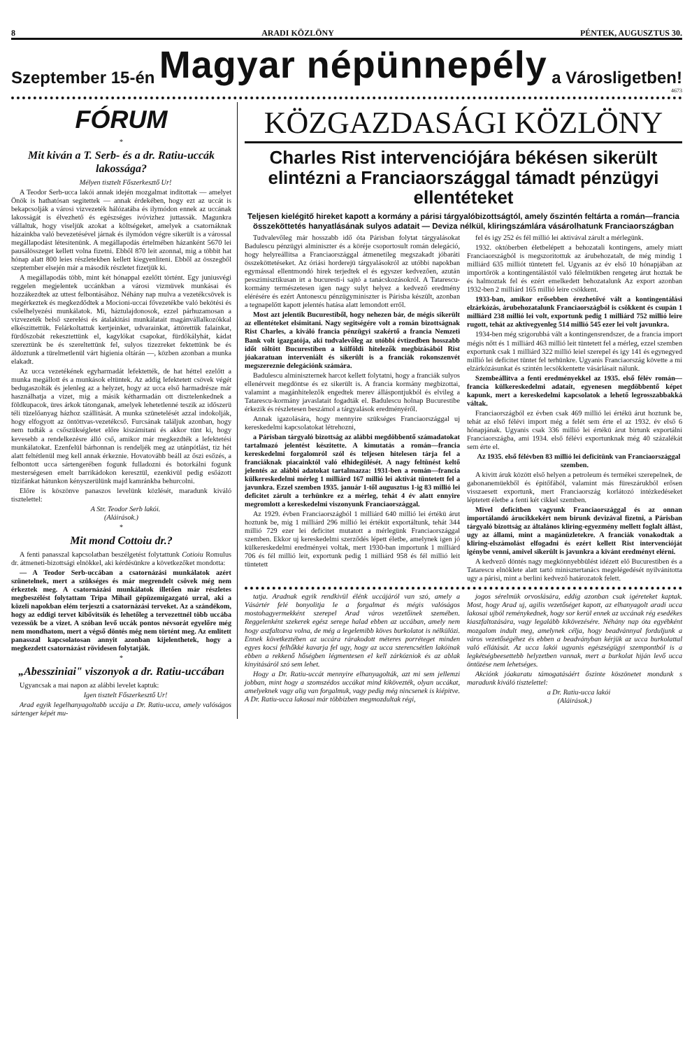8 ARADI KÖZLÖNY PÉNTEK, AUGUSZTUS 30.
Szeptember 15-én Magyar népünnepély a Városligetben!
4673
FÓRUM
*
Mit kiván a T. Serb- és a dr. Ratiu-uccák lakossága?
Mélyen tisztelt Főszerkesztő Ur!
A Teodor Serb-ucca lakói annak idején mozgalmat inditottak — amelyet Önök is hathatósan segitettek — annak érdekében, hogy ezt az uccát is bekapcsolják a városi vizvezeték hálózatába és ilymódon ennek az uccának lakosságát is élvezhető és egészséges ivóvizhez juttassák. Magunkra vállaltuk, hogy viseljük azokat a költségeket, amelyek a csatornáknak házainkba való bevezetésével járnak és ilymódon végre sikerült is a várossal megállapodást létesitenünk. A megállapodás értelmében házanként 5670 lei pausálösszeget kellett volna fizetni. Ebből 870 leit azonnal, mig a többit hat hónap alatt 800 leies részletekben kellett kiegyenliteni. Ebből az összegből szeptember elsején már a második részletet fizetjük ki.
A megállapodás több, mint két hónappal ezelőtt történt. Egy juniusvégi reggelen megjelentek uccánkban a városi vizmüvek munkásai és hozzákezdtek az uttest felbontásához. Néhány nap mulva a vezetékcsövek is megérkeztek és megkezdődtek a Mocioni-uccai fővezetékbe való bekötési és csőelhelyezési munkálatok. Mi, háztulajdonosok, ezzel párhuzamosan a vizvezeték belső szerelési és átalakitási munkálatait magánvállalkozókkal elkészittettük. Felárkoltattuk kertjeinket, udvarainkat, áttörettük falainkat, fürdőszobát rekesztettünk el, kagylókat csapokat, fürdőkályhát, kádat szereztünk be és szereltettünk fel, sulyos tizezreket fektettünk be és áldoztunk a türelmetlenül várt higienia oltárán —, közben azonban a munka elakadt.
Az ucca vezetékének egyharmadát lefektették, de hat héttel ezelőtt a munka megállott és a munkások eltüntek. Az addig lefektetett csövek végét bedugaszolták és jelenleg az a helyzet, hogy az ucca első harmadrésze már használhatja a vizet, mig a másik kétharmadán ott disztelenkednek a földkupacok, üres árkok tátonganak, amelyek lehetetlenné teszik az időszerü téli tüzelőanyag házhoz szállitását. A munka szünetelését azzal indokolják, hogy elfogyott az öntöttvas-vezetékcső. Furcsának találjuk azonban, hogy nem tudták a csőszükségletet előre kiszámitani és akkor tünt ki, hogy kevesebb a rendelkezésre álló cső, amikor már megkezdték a lefektetési munkálatokat. Ezenfelül bárhonnan is rendeljék meg az utánpótlást, tiz hét alatt feltétlenül meg kell annak érkeznie. Hovatovább beáll az őszi esőzés, a felbontott ucca sártengerében fogunk fulladozni és botorkálni fogunk mesterségesen emelt barrikádokon keresztül, ezenkivül pedig esőázott tüzifánkat hátunkon kényszerülünk majd kamránkba behurcolni.
Előre is köszönve panaszos levelünk közlését, maradunk kiváló tisztelettel:
A Str. Teodor Serb lakói.
(Aláirások.)
*
Mit mond Cottoiu dr.?
A fenti panasszal kapcsolatban beszélgetést folytattunk Cotioiu Romulus dr. átmeneti-bizottsági elnökkel, aki kérdésünkre a következőket mondotta:
— A Teodor Serb-uccában a csatornázási munkálatok azért szünetelnek, mert a szükséges és már megrendelt csövek még nem érkeztek meg. A csatornázási munkálatok illetően már részletes megbeszélést folytattam Tripa Mihail gépüzemigazgató urral, aki a közeli napokban elém terjeszti a csatornázási terveket. Az a szándékom, hogy az eddigi tervet kibővitsük és lehetőleg a tervezettnél több uccába vezessük be a vizet. A szóban levő uccák pontos névsorát egyelőre még nem mondhatom, mert a végső döntés még nem történt meg. Az emlitett panasszal kapcsolatosan annyit azonban kijelenthetek, hogy a megkezdett csatornázást rövidesen folytatják.
*
„Abessziniai" viszonyok a dr. Ratiu-uccában
Ugyancsak a mai napon az alábbi levelet kaptuk:
Igen tisztelt Főszerkesztő Ur!
Arad egyik legelhanyagoltabb uccája a Dr. Ratiu-ucca, amely valóságos sártenger képét mu-
KÖZGAZDASÁGI KÖZLÖNY
Charles Rist intervenciójára békésen sikerült elintézni a Franciaországgal támadt pénzügyi ellentéteket
Teljesen kielégitő hireket kapott a kormány a párisi tárgyalóbizottságtól, amely őszintén feltárta a román—francia összeköttetés hanyatlásának sulyos adatait — Deviza nélkül, kliringszámlára vásárolhatunk Franciaországban
Tudvalevőleg már hosszabb idő óta Párisban folytat tárgyalásokat Badulescu pénzügyi alminiszter és a köréje csoportosult román delegáció, hogy helyreállitsa a Franciaországgal átmenetileg megszakadt jóbaráti összeköttetéseket. Az óriási horderejü tárgyalásokról az utóbbi napokban egymással ellentmondó hirek terjedtek el és egyszer kedvezően, azután pesszimisztikusan irt a bucuresti-i sajtó a tanácskozásokról. A Tatarescu-kormány természetesen igen nagy sulyt helyez a kedvező eredmény elérésére és ezért Antonescu pénzügyminiszter is Párisba készült, azonban a tegnapelőtt kapott jelentés hatása alatt lemondott erről.
Most azt jelentik Bucurestiből, hogy nehezen bár, de mégis sikerült az ellentéteket elsimitani. Nagy segitségére volt a román bizottságnak Rist Charles, a kiváló francia pénzügyi szakértő a francia Nemzeti Bank volt igazgatója, aki tudvalevőleg az utóbbi évtizedben hosszabb időt töltött Bucurestiben a külföldi hitelezők megbizásából Rist jóakaratuan interveniált és sikerült is a franciák rokonszenvét megszereznie delegációnk számára.
Badulescu alminiszternek harcot kellett folytatni, hogy a franciák sulyos ellenérveit megdöntse és ez sikerült is. A francia kormány megbizottai, valamint a magánhitelezők engedtek merev álláspontjukból és elvileg a Tatarescu-kormány javaslatait fogadták el. Badulescu holnap Bucurestibe érkezik és részletesen beszámol a tárgyalások eredményéről.
Annak igazolására, hogy mennyire szükséges Franciaországgal uj kereskedelmi kapcsolatokat létrehozni,
a Párisban tárgyaló bizottság az alábbi megdöbbentő számadatokat tartalmazó jelentést készitette. A kimutatás a román—francia kereskedelmi forgalomról szól és teljesen hitelesen tárja fel a franciáknak piacainktól való elhidegülését. A nagy feltünést keltő jelentés az alábbi adatokat tartalmazza: 1931-ben a román—francia külkereskedelmi mérleg 1 milliárd 167 millió lei aktivát tüntetett fel a javunkra. Ezzel szemben 1935. január 1-től augusztus 1-ig 83 millió lei deficitet zárult a terhünkre ez a mérleg, tehát 4 év alatt ennyire megromlott a kereskedelmi viszonyunk Franciaországgal.
Az 1929. évben Franciaországból 1 milliárd 640 millió lei értékü árut hoztunk be, mig 1 milliárd 296 millió lei értéküt exportáltunk, tehát 344 millió 729 ezer lei deficitet mutatott a mérlegünk Franciaországgal szemben. Ekkor uj kereskedelmi szerződés lépett életbe, amelynek igen jó külkereskedelmi eredményei voltak, mert 1930-ban importunk 1 milliárd 706 és fél millió leit, exportunk pedig 1 milliárd 958 és fél millió leit tüntetett
fel és igy 252 és fél millió lei aktivával zárult a mérlegünk.
1932. októberben életbelépett a behozatali kontingens, amely miatt Franciaországból is megszoritottuk az árubehozatalt, de még mindig 1 milliárd 635 milliót tüntetett fel. Ugyanis az év első 10 hónapjában az importőrök a kontingentálástól való félelmükben rengeteg árut hoztak be és halmoztak fel és ezért emelkedett behozatalunk Az export azonban 1932-ben 2 milliárd 165 millió leire csökkent.
1933-ban, amikor erősebben érezhetővé vált a kontingentálási elzárkózás, árubehozatalunk Franciaországból is csökkent és csupán 1 milliárd 238 millió lei volt, exportunk pedig 1 milliárd 752 millió leire rugott, tehát az aktivegyenleg 514 millió 545 ezer lei volt javunkra.
1934-ben még szigorubbá vált a kontingensrendszer, de a francia import mégis nőtt és 1 milliárd 463 millió leit tüntetett fel a mérleg, ezzel szemben exportunk csak 1 milliárd 322 millió leiel szerepel és igy 141 és egynegyed millió lei deficitet tüntet fel terhünkre. Ugyanis Franciaország követte a mi elzárkózásunkat és szintén lecsökkentette vásárlásait nálunk.
Szembeállitva a fenti eredményekkel az 1935. első félév román—francia külkereskedelmi adatait, egyenesen megdöbbentő képet kapunk, mert a kereskedelmi kapcsolatok a lehető legrosszabbakká váltak.
Franciaországból ez évben csak 469 millió lei értékü árut hoztunk be, tehát az első félévi import még a felét sem érte el az 1932. év első 6 hónapjának. Ugyanis csak 336 millió lei értékü árut birtunk exportálni Franciaországba, ami 1934. első félévi exportunknak még 40 százalékát sem érte el.
Az 1935. első félévben 83 millió lei deficitünk van Franciaországgal szemben.
A kivitt áruk között első helyen a petroleum és termékei szerepelnek, de gabonanemüekből és épitőfából, valamint más füreszárukból erősen visszaesett exportunk, mert Franciaország korlátozó intézkedéseket léptetett életbe a fenti két cikkel szemben.
Mivel deficitben vagyunk Franciaországgal és az onnan importálandó árucikkekért nem birunk devizával fizetni, a Párisban tárgyaló bizottság az általános kliring-egyezmény mellett foglalt állást, ugy az állami, mint a magánüzletekre. A franciák vonakodtak a kliring-elszámolást elfogadni és ezért kellett Rist intervencióját igénybe venni, amivel sikerült is javunkra a kivánt eredményt elérni.
A kedvező döntés nagy megkönnyebbülést idézett elő Bucurestiben és a Tatarescu elnöklete alatt tartó minisztertanács megelégedését nyilvánitotta ugy a párisi, mint a berlini kedvező határozatok felett.
tatja. Aradnak egyik rendkivül élénk uccájáról van szó, amely a Vásártér felé bonyolitja le a forgalmat és mégis valóságos mostohagyermekként szerepel Arad város vezetőinek szemében. Reggelenként szekerek egész serege halad ebben az uccában, amely nem hogy aszfaltozva volna, de még a legelemibb köves burkolatot is nélkülözi. Ennek következtében az uccára rárakodott méteres porréteget minden egyes kocsi felhőkké kavarja fel ugy, hogy az ucca szerencsétlen lakóinak ebben a rekkenő hőségben légmentesen el kell zárkózniok és az ablak kinyitásáról szó sem lehet.
Hogy a Dr. Ratiu-uccát mennyire elhanyagolták, azt mi sem jellemzi jobban, mint hogy a szomszédos uccákat mind kikövezték, olyan uccákat, amelyeknek vagy alig van forgalmuk, vagy pedig még nincsenek is kiépitve. A Dr. Ratiu-ucca lakosai már többizben megmozdultak régi,
jogos sérelmük orvoslására, eddig azonban csak igéreteket kaptak. Most, hogy Arad uj, agilis vezetőséget kapott, az elhanyagolt aradi ucca lakosai ujból reménykednek, hogy sor kerül ennek az uccának rég esedékes kiaszfaltozására, vagy legalább kikövezésére. Néhány nap óta egyébként mozgalom indult meg, amelynek célja, hogy beadvánnyal forduljunk a város vezetőségéhez és ebben a beadványban kérjük az ucca burkolattal való ellátását. Az ucca lakói ugyanis egészségügyi szempontból is a legkétségbeesettebb helyzetben vannak, mert a burkolat hiján levő ucca öntözése nem lehetséges.
Akciónk jóakaratu támogatásáért őszinte köszönetet mondunk s maradunk kiváló tisztelettel:
a Dr. Ratiu-ucca lakói
(Aláirások.)